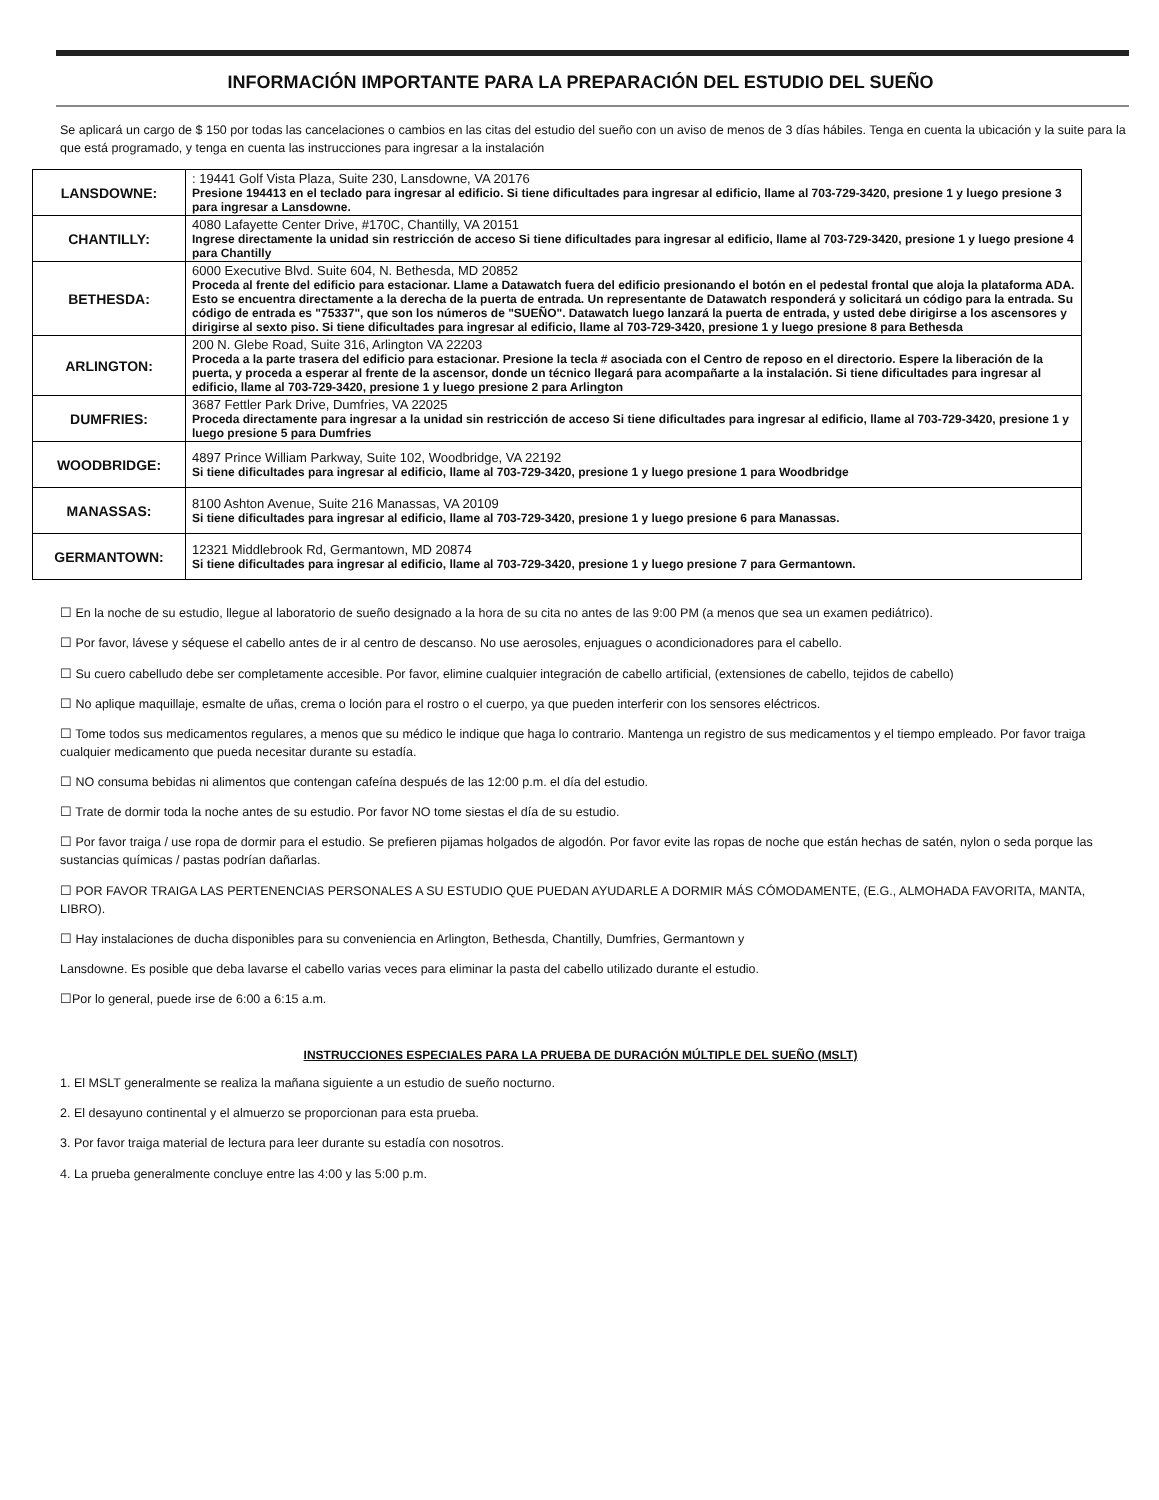INFORMACIÓN IMPORTANTE PARA LA PREPARACIÓN DEL ESTUDIO DEL SUEÑO
Se aplicará un cargo de $ 150 por todas las cancelaciones o cambios en las citas del estudio del sueño con un aviso de menos de 3 días hábiles. Tenga en cuenta la ubicación y la suite para la que está programado, y tenga en cuenta las instrucciones para ingresar a la instalación
| LANSDOWNE: | : 19441 Golf Vista Plaza, Suite 230, Lansdowne, VA 20176 Presione 194413 en el teclado para ingresar al edificio. Si tiene dificultades para ingresar al edificio, llame al 703-729-3420, presione 1 y luego presione 3 para ingresar a Lansdowne. |
| CHANTILLY: | 4080 Lafayette Center Drive, #170C, Chantilly, VA 20151 Ingrese directamente la unidad sin restricción de acceso Si tiene dificultades para ingresar al edificio, llame al 703-729-3420, presione 1 y luego presione 4 para Chantilly |
| BETHESDA: | 6000 Executive Blvd. Suite 604, N. Bethesda, MD 20852 Proceda al frente del edificio para estacionar. Llame a Datawatch fuera del edificio presionando el botón en el pedestal frontal que aloja la plataforma ADA. Esto se encuentra directamente a la derecha de la puerta de entrada. Un representante de Datawatch responderá y solicitará un código para la entrada. Su código de entrada es "75337", que son los números de "SUEÑO". Datawatch luego lanzará la puerta de entrada, y usted debe dirigirse a los ascensores y dirigirse al sexto piso. Si tiene dificultades para ingresar al edificio, llame al 703-729-3420, presione 1 y luego presione 8 para Bethesda |
| ARLINGTON: | 200 N. Glebe Road, Suite 316, Arlington VA 22203 Proceda a la parte trasera del edificio para estacionar. Presione la tecla # asociada con el Centro de reposo en el directorio. Espere la liberación de la puerta, y proceda a esperar al frente de la ascensor, donde un técnico llegará para acompañarte a la instalación. Si tiene dificultades para ingresar al edificio, llame al 703-729-3420, presione 1 y luego presione 2 para Arlington |
| DUMFRIES: | 3687 Fettler Park Drive, Dumfries, VA 22025 Proceda directamente para ingresar a la unidad sin restricción de acceso Si tiene dificultades para ingresar al edificio, llame al 703-729-3420, presione 1 y luego presione 5 para Dumfries |
| WOODBRIDGE: | 4897 Prince William Parkway, Suite 102, Woodbridge, VA 22192 Si tiene dificultades para ingresar al edificio, llame al 703-729-3420, presione 1 y luego presione 1 para Woodbridge |
| MANASSAS: | 8100 Ashton Avenue, Suite 216 Manassas, VA 20109 Si tiene dificultades para ingresar al edificio, llame al 703-729-3420, presione 1 y luego presione 6 para Manassas. |
| GERMANTOWN: | 12321 Middlebrook Rd, Germantown, MD 20874 Si tiene dificultades para ingresar al edificio, llame al 703-729-3420, presione 1 y luego presione 7 para Germantown. |
☐ En la noche de su estudio, llegue al laboratorio de sueño designado a la hora de su cita no antes de las 9:00 PM (a menos que sea un examen pediátrico).
☐ Por favor, lávese y séquese el cabello antes de ir al centro de descanso. No use aerosoles, enjuagues o acondicionadores para el cabello.
☐ Su cuero cabelludo debe ser completamente accesible. Por favor, elimine cualquier integración de cabello artificial, (extensiones de cabello, tejidos de cabello)
☐ No aplique maquillaje, esmalte de uñas, crema o loción para el rostro o el cuerpo, ya que pueden interferir con los sensores eléctricos.
☐ Tome todos sus medicamentos regulares, a menos que su médico le indique que haga lo contrario. Mantenga un registro de sus medicamentos y el tiempo empleado. Por favor traiga cualquier medicamento que pueda necesitar durante su estadía.
☐ NO consuma bebidas ni alimentos que contengan cafeína después de las 12:00 p.m. el día del estudio.
☐ Trate de dormir toda la noche antes de su estudio. Por favor NO tome siestas el día de su estudio.
☐ Por favor traiga / use ropa de dormir para el estudio. Se prefieren pijamas holgados de algodón. Por favor evite las ropas de noche que están hechas de satén, nylon o seda porque las sustancias químicas / pastas podrían dañarlas.
☐ POR FAVOR TRAIGA LAS PERTENENCIAS PERSONALES A SU ESTUDIO QUE PUEDAN AYUDARLE A DORMIR MÁS CÓMODAMENTE, (E.G., ALMOHADA FAVORITA, MANTA, LIBRO).
☐ Hay instalaciones de ducha disponibles para su conveniencia en Arlington, Bethesda, Chantilly, Dumfries, Germantown y
Lansdowne. Es posible que deba lavarse el cabello varias veces para eliminar la pasta del cabello utilizado durante el estudio.
☐Por lo general, puede irse de 6:00 a 6:15 a.m.
INSTRUCCIONES ESPECIALES PARA LA PRUEBA DE DURACIÓN MÚLTIPLE DEL SUEÑO (MSLT)
1. El MSLT generalmente se realiza la mañana siguiente a un estudio de sueño nocturno.
2. El desayuno continental y el almuerzo se proporcionan para esta prueba.
3. Por favor traiga material de lectura para leer durante su estadía con nosotros.
4. La prueba generalmente concluye entre las 4:00 y las 5:00 p.m.